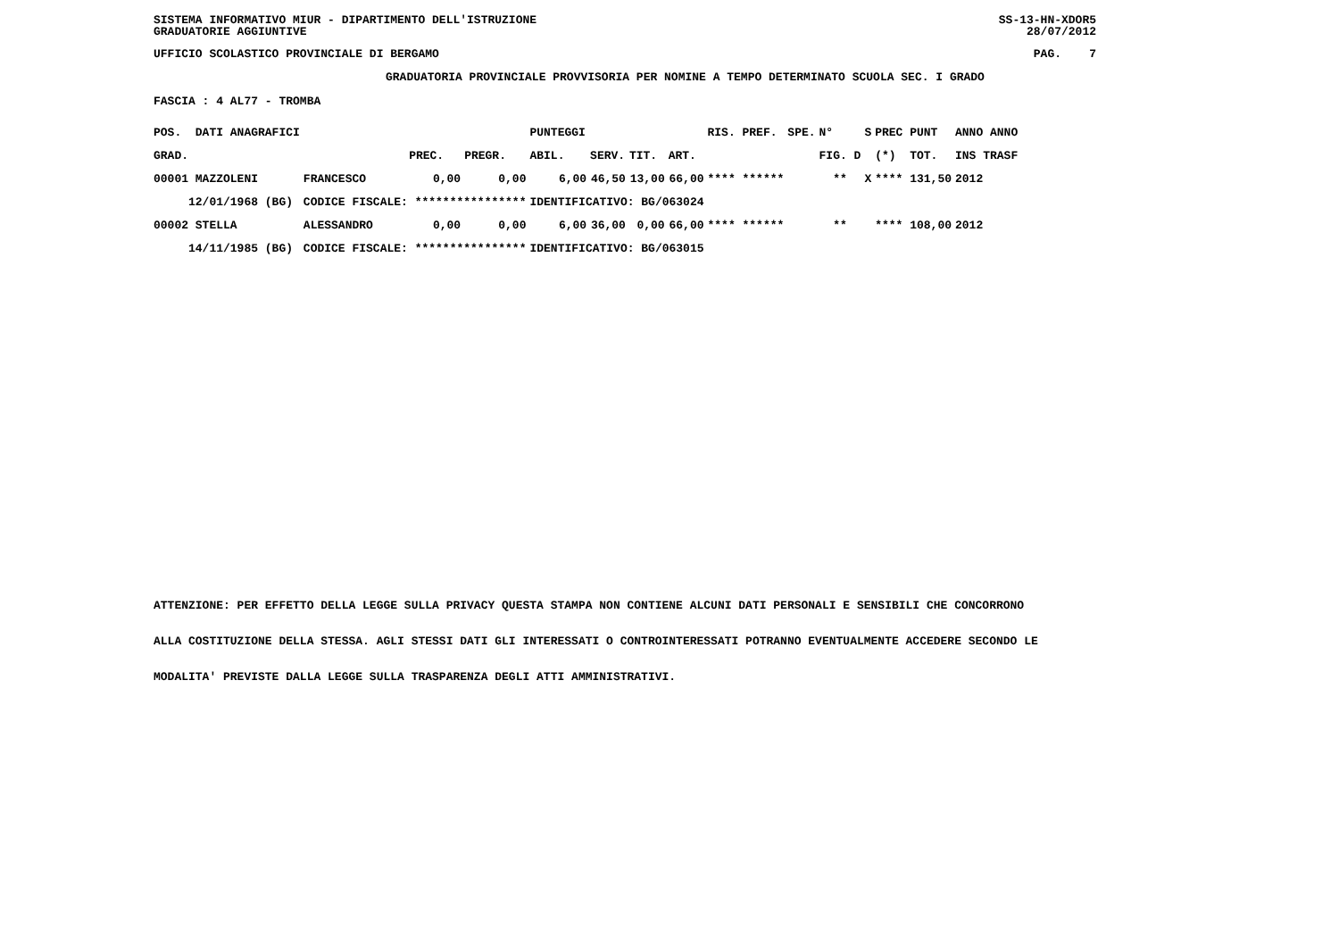SISTEMA INFORMATIVO MIUR - DIPARTIMENTO DELL'ISTRUZIONE
GRADUATORIE AGGIUNTIVE SS-13-HN-XDOR5
28/07/2012
UFFICIO SCOLASTICO PROVINCIALE DI BERGAMO PAG. 7
GRADUATORIA PROVINCIALE PROVVISORIA PER NOMINE A TEMPO DETERMINATO SCUOLA SEC. I GRADO
FASCIA : 4 AL77 - TROMBA
| POS. DATI ANAGRAFICI | | | | PUNTEGGI | | | | RIS. PREF. | SPE. | N° | S | PREC PUNT | ANNO ANNO |
| --- | --- | --- | --- | --- | --- | --- | --- | --- | --- | --- | --- | --- | --- |
| GRAD. | | PREC. | PREGR. | ABIL. | SERV. | TIT. | ART. | | | FIG. D | | (*) TOT. | INS TRASF |
| 00001 MAZZOLENI | FRANCESCO | 0,00 | 0,00 | 6,00 | 46,50 | 13,00 | 66,00 | **** ****** | | ** | X | **** 131,50 | 2012 |
| 12/01/1968 (BG) | CODICE FISCALE: **************** | | | IDENTIFICATIVO: BG/063024 | | | | | | | | | |
| 00002 STELLA | ALESSANDRO | 0,00 | 0,00 | 6,00 | 36,00 | 0,00 | 66,00 | **** ****** | | ** | | **** 108,00 | 2012 |
| 14/11/1985 (BG) | CODICE FISCALE: **************** | | | IDENTIFICATIVO: BG/063015 | | | | | | | | | |
ATTENZIONE: PER EFFETTO DELLA LEGGE SULLA PRIVACY QUESTA STAMPA NON CONTIENE ALCUNI DATI PERSONALI E SENSIBILI CHE CONCORRONO
ALLA COSTITUZIONE DELLA STESSA. AGLI STESSI DATI GLI INTERESSATI O CONTROINTERESSATI POTRANNO EVENTUALMENTE ACCEDERE SECONDO LE
MODALITA' PREVISTE DALLA LEGGE SULLA TRASPARENZA DEGLI ATTI AMMINISTRATIVI.